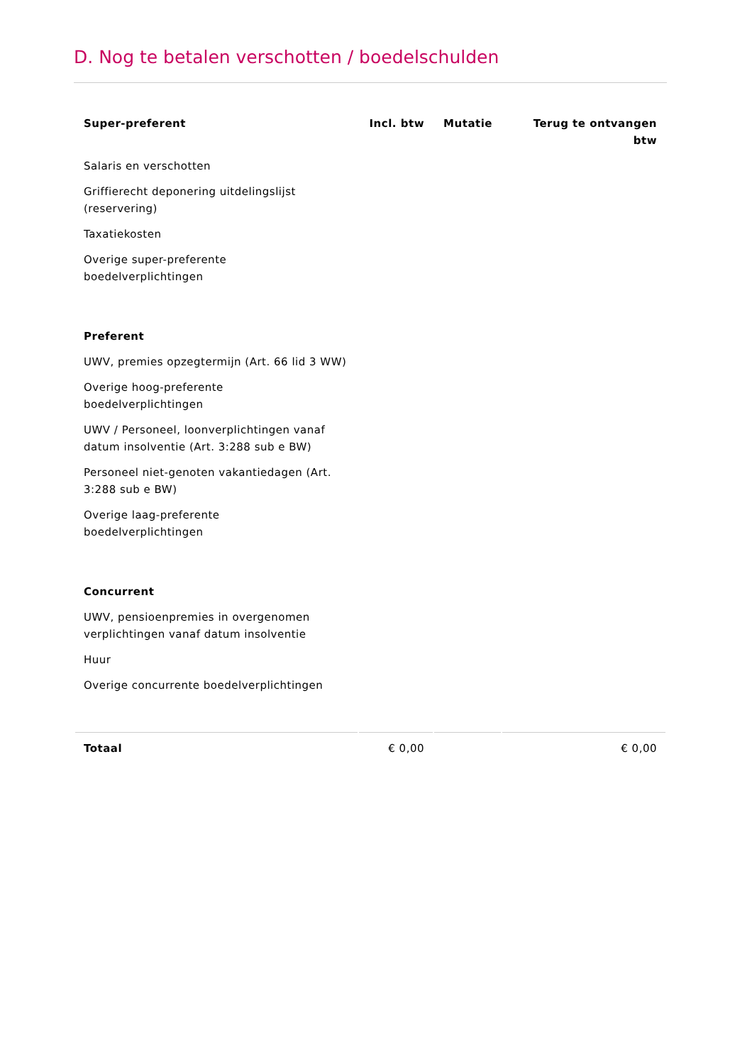D. Nog te betalen verschotten / boedelschulden
| Super-preferent | Incl. btw | Mutatie | Terug te ontvangen btw |
| --- | --- | --- | --- |
| Salaris en verschotten | | | |
| Griffierecht deponering uitdelingslijst (reservering) | | | |
| Taxatiekosten | | | |
| Overige super-preferente boedelverplichtingen | | | |
| Preferent | | | |
| UWV, premies opzegtermijn (Art. 66 lid 3 WW) | | | |
| Overige hoog-preferente boedelverplichtingen | | | |
| UWV / Personeel, loonverplichtingen vanaf datum insolventie (Art. 3:288 sub e BW) | | | |
| Personeel niet-genoten vakantiedagen (Art. 3:288 sub e BW) | | | |
| Overige laag-preferente boedelverplichtingen | | | |
| Concurrent | | | |
| UWV, pensioenpremies in overgenomen verplichtingen vanaf datum insolventie | | | |
| Huur | | | |
| Overige concurrente boedelverplichtingen | | | |
| Totaal | € 0,00 | | € 0,00 |